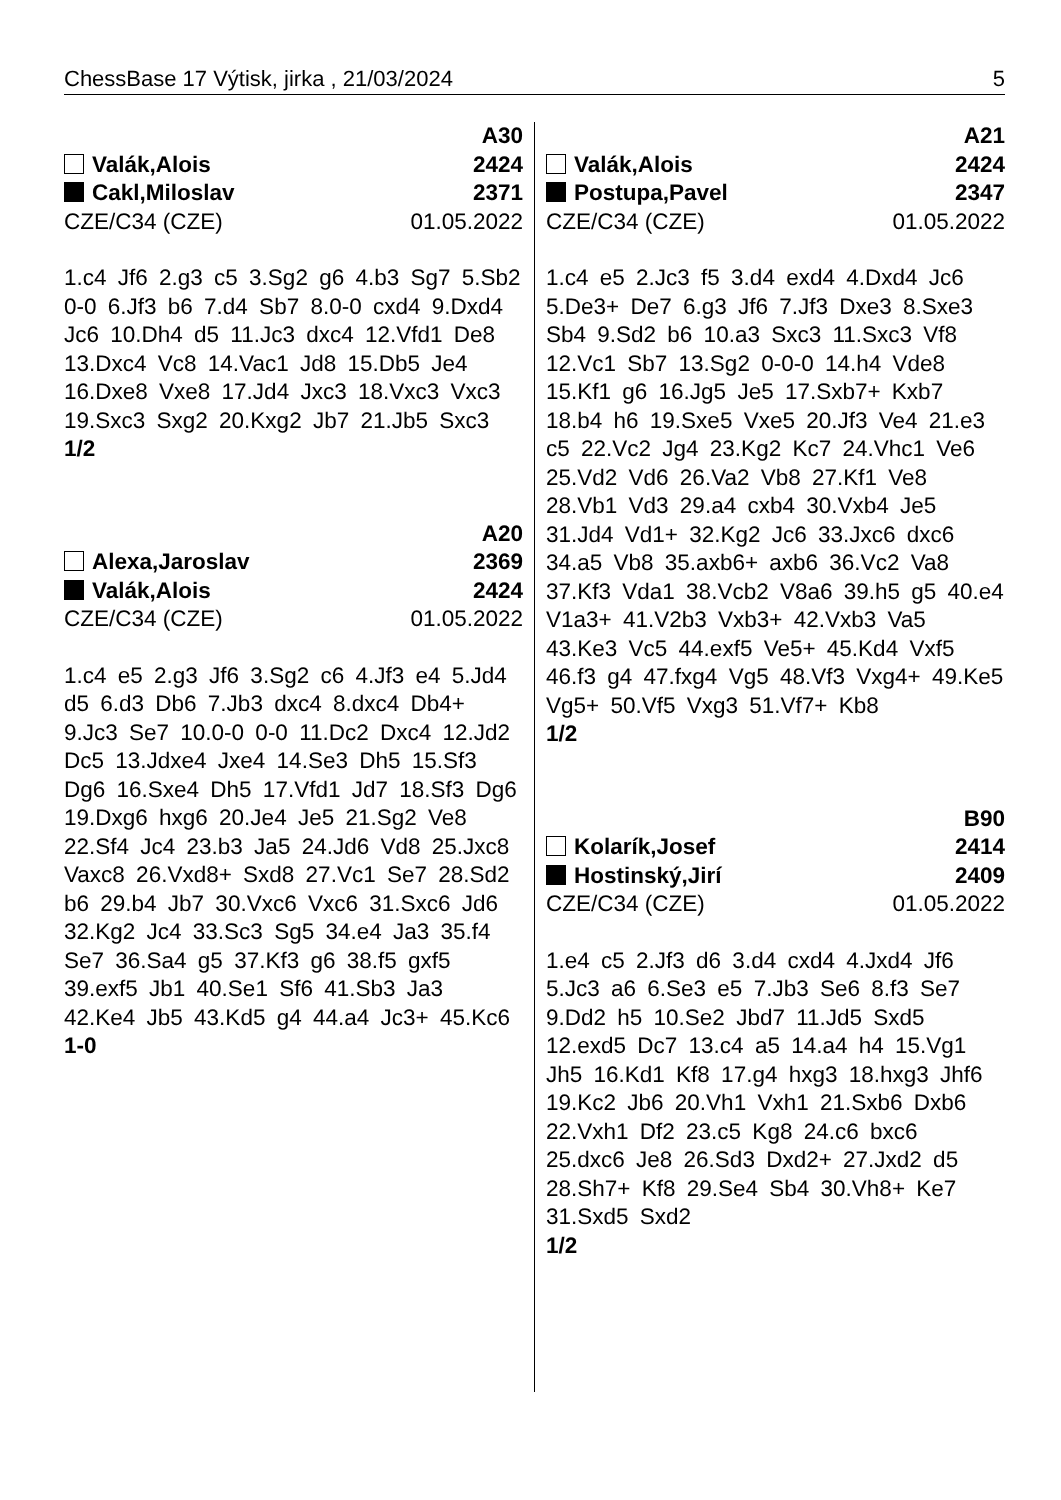ChessBase 17 Výtisk, jirka , 21/03/2024 5
A30
Valák,Alois 2424
Cakl,Miloslav 2371
CZE/C34 (CZE) 01.05.2022
1.c4 Jf6 2.g3 c5 3.Sg2 g6 4.b3 Sg7 5.Sb2 0-0 6.Jf3 b6 7.d4 Sb7 8.0-0 cxd4 9.Dxd4 Jc6 10.Dh4 d5 11.Jc3 dxc4 12.Vfd1 De8 13.Dxc4 Vc8 14.Vac1 Jd8 15.Db5 Je4 16.Dxe8 Vxe8 17.Jd4 Jxc3 18.Vxc3 Vxc3 19.Sxc3 Sxg2 20.Kxg2 Jb7 21.Jb5 Sxc3
1/2
A20
Alexa,Jaroslav 2369
Valák,Alois 2424
CZE/C34 (CZE) 01.05.2022
1.c4 e5 2.g3 Jf6 3.Sg2 c6 4.Jf3 e4 5.Jd4 d5 6.d3 Db6 7.Jb3 dxc4 8.dxc4 Db4+ 9.Jc3 Se7 10.0-0 0-0 11.Dc2 Dxc4 12.Jd2 Dc5 13.Jdxe4 Jxe4 14.Se3 Dh5 15.Sf3 Dg6 16.Sxe4 Dh5 17.Vfd1 Jd7 18.Sf3 Dg6 19.Dxg6 hxg6 20.Je4 Je5 21.Sg2 Ve8 22.Sf4 Jc4 23.b3 Ja5 24.Jd6 Vd8 25.Jxc8 Vaxc8 26.Vxd8+ Sxd8 27.Vc1 Se7 28.Sd2 b6 29.b4 Jb7 30.Vxc6 Vxc6 31.Sxc6 Jd6 32.Kg2 Jc4 33.Sc3 Sg5 34.e4 Ja3 35.f4 Se7 36.Sa4 g5 37.Kf3 g6 38.f5 gxf5 39.exf5 Jb1 40.Se1 Sf6 41.Sb3 Ja3 42.Ke4 Jb5 43.Kd5 g4 44.a4 Jc3+ 45.Kc6
1-0
A21
Valák,Alois 2424
Postupa,Pavel 2347
CZE/C34 (CZE) 01.05.2022
1.c4 e5 2.Jc3 f5 3.d4 exd4 4.Dxd4 Jc6 5.De3+ De7 6.g3 Jf6 7.Jf3 Dxe3 8.Sxe3 Sb4 9.Sd2 b6 10.a3 Sxc3 11.Sxc3 Vf8 12.Vc1 Sb7 13.Sg2 0-0-0 14.h4 Vde8 15.Kf1 g6 16.Jg5 Je5 17.Sxb7+ Kxb7 18.b4 h6 19.Sxe5 Vxe5 20.Jf3 Ve4 21.e3 c5 22.Vc2 Jg4 23.Kg2 Kc7 24.Vhc1 Ve6 25.Vd2 Vd6 26.Va2 Vb8 27.Kf1 Ve8 28.Vb1 Vd3 29.a4 cxb4 30.Vxb4 Je5 31.Jd4 Vd1+ 32.Kg2 Jc6 33.Jxc6 dxc6 34.a5 Vb8 35.axb6+ axb6 36.Vc2 Va8 37.Kf3 Vda1 38.Vcb2 V8a6 39.h5 g5 40.e4 V1a3+ 41.V2b3 Vxb3+ 42.Vxb3 Va5 43.Ke3 Vc5 44.exf5 Ve5+ 45.Kd4 Vxf5 46.f3 g4 47.fxg4 Vg5 48.Vf3 Vxg4+ 49.Ke5 Vg5+ 50.Vf5 Vxg3 51.Vf7+ Kb8
1/2
B90
Kolarík,Josef 2414
Hostinský,Jirí 2409
CZE/C34 (CZE) 01.05.2022
1.e4 c5 2.Jf3 d6 3.d4 cxd4 4.Jxd4 Jf6 5.Jc3 a6 6.Se3 e5 7.Jb3 Se6 8.f3 Se7 9.Dd2 h5 10.Se2 Jbd7 11.Jd5 Sxd5 12.exd5 Dc7 13.c4 a5 14.a4 h4 15.Vg1 Jh5 16.Kd1 Kf8 17.g4 hxg3 18.hxg3 Jhf6 19.Kc2 Jb6 20.Vh1 Vxh1 21.Sxb6 Dxb6 22.Vxh1 Df2 23.c5 Kg8 24.c6 bxc6 25.dxc6 Je8 26.Sd3 Dxd2+ 27.Jxd2 d5 28.Sh7+ Kf8 29.Se4 Sb4 30.Vh8+ Ke7 31.Sxd5 Sxd2
1/2